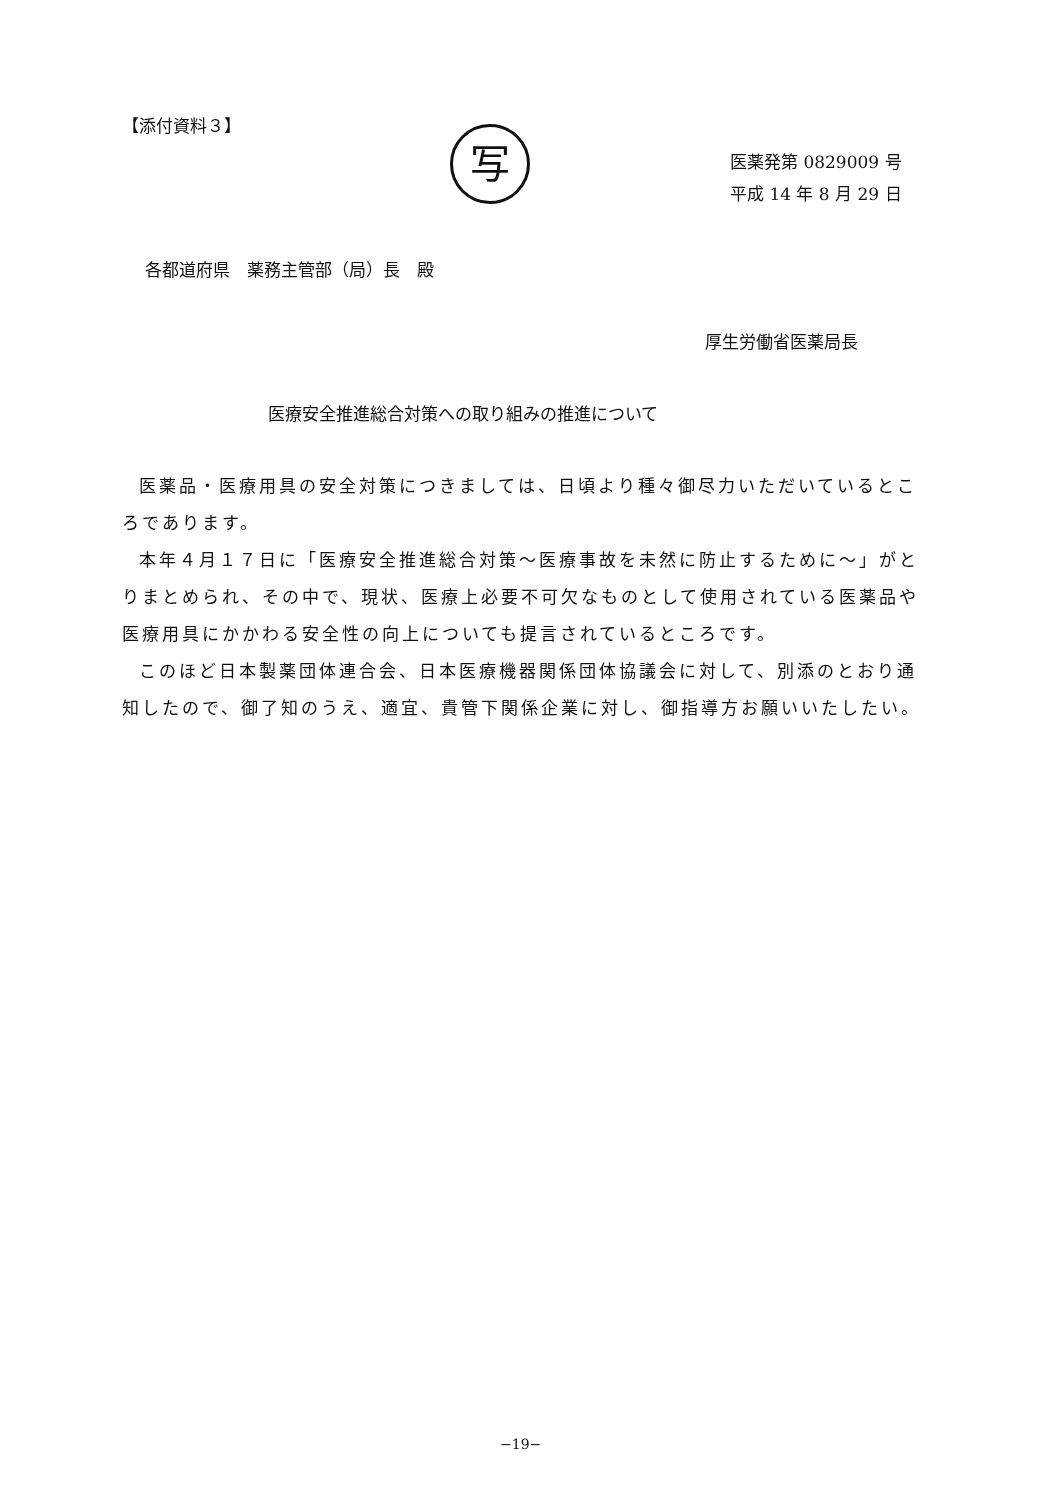【添付資料３】
写
医薬発第 0829009 号
平成 14 年 8 月 29 日
各都道府県　薬務主管部（局）長　殿
厚生労働省医薬局長
医療安全推進総合対策への取り組みの推進について
医薬品・医療用具の安全対策につきましては、日頃より種々御尽力いただいているところであります。
本年４月１７日に「医療安全推進総合対策～医療事故を未然に防止するために～」がとりまとめられ、その中で、現状、医療上必要不可欠なものとして使用されている医薬品や医療用具にかかわる安全性の向上についても提言されているところです。
このほど日本製薬団体連合会、日本医療機器関係団体協議会に対して、別添のとおり通知したので、御了知のうえ、適宜、貴管下関係企業に対し、御指導方お願いいたしたい。
−19−